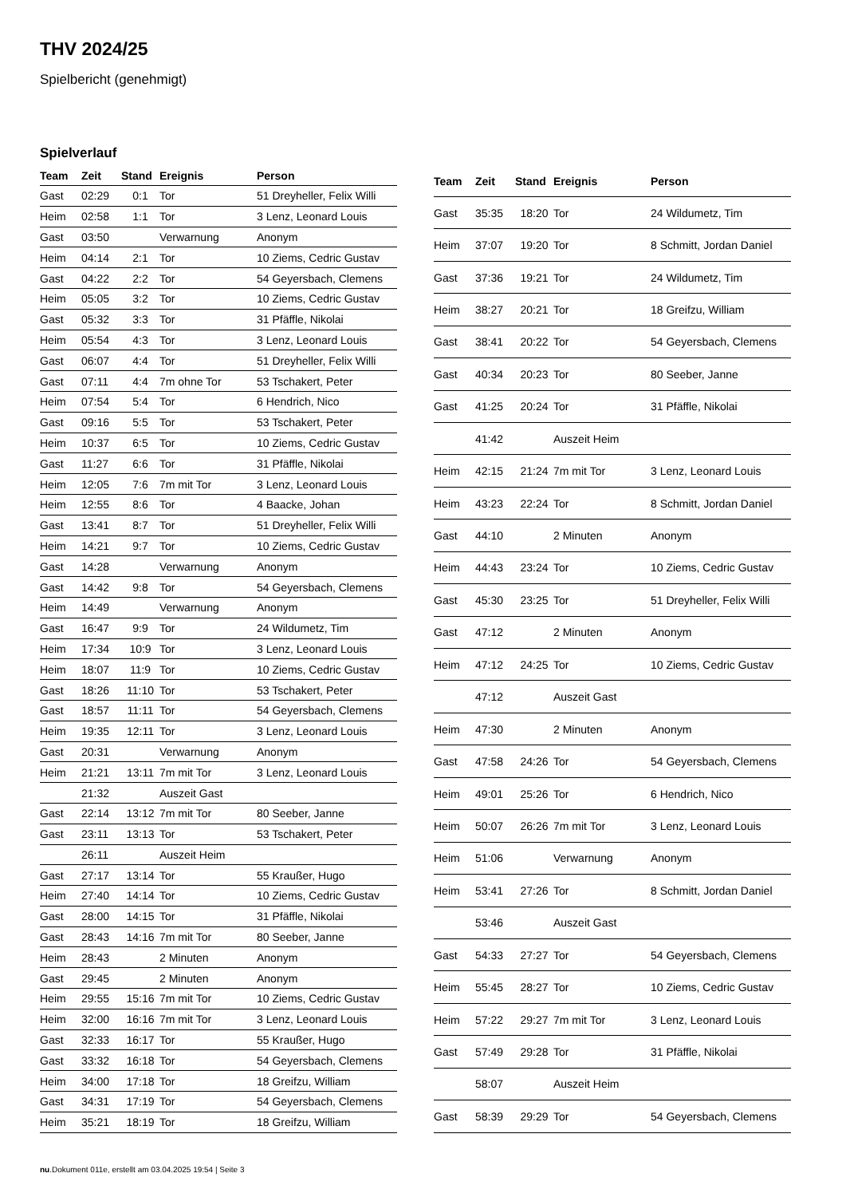THV 2024/25
Spielbericht (genehmigt)
Spielverlauf
| Team | Zeit | Stand | Ereignis | Person |
| --- | --- | --- | --- | --- |
| Gast | 02:29 | 0:1 | Tor | 51 Dreyheller, Felix Willi |
| Heim | 02:58 | 1:1 | Tor | 3 Lenz, Leonard Louis |
| Gast | 03:50 | | Verwarnung | Anonym |
| Heim | 04:14 | 2:1 | Tor | 10 Ziems, Cedric Gustav |
| Gast | 04:22 | 2:2 | Tor | 54 Geyersbach, Clemens |
| Heim | 05:05 | 3:2 | Tor | 10 Ziems, Cedric Gustav |
| Gast | 05:32 | 3:3 | Tor | 31 Pfäffle, Nikolai |
| Heim | 05:54 | 4:3 | Tor | 3 Lenz, Leonard Louis |
| Gast | 06:07 | 4:4 | Tor | 51 Dreyheller, Felix Willi |
| Gast | 07:11 | 4:4 | 7m ohne Tor | 53 Tschakert, Peter |
| Heim | 07:54 | 5:4 | Tor | 6 Hendrich, Nico |
| Gast | 09:16 | 5:5 | Tor | 53 Tschakert, Peter |
| Heim | 10:37 | 6:5 | Tor | 10 Ziems, Cedric Gustav |
| Gast | 11:27 | 6:6 | Tor | 31 Pfäffle, Nikolai |
| Heim | 12:05 | 7:6 | 7m mit Tor | 3 Lenz, Leonard Louis |
| Heim | 12:55 | 8:6 | Tor | 4 Baacke, Johan |
| Gast | 13:41 | 8:7 | Tor | 51 Dreyheller, Felix Willi |
| Heim | 14:21 | 9:7 | Tor | 10 Ziems, Cedric Gustav |
| Gast | 14:28 | | Verwarnung | Anonym |
| Gast | 14:42 | 9:8 | Tor | 54 Geyersbach, Clemens |
| Heim | 14:49 | | Verwarnung | Anonym |
| Gast | 16:47 | 9:9 | Tor | 24 Wildumetz, Tim |
| Heim | 17:34 | 10:9 | Tor | 3 Lenz, Leonard Louis |
| Heim | 18:07 | 11:9 | Tor | 10 Ziems, Cedric Gustav |
| Gast | 18:26 | 11:10 | Tor | 53 Tschakert, Peter |
| Gast | 18:57 | 11:11 | Tor | 54 Geyersbach, Clemens |
| Heim | 19:35 | 12:11 | Tor | 3 Lenz, Leonard Louis |
| Gast | 20:31 | | Verwarnung | Anonym |
| Heim | 21:21 | 13:11 | 7m mit Tor | 3 Lenz, Leonard Louis |
| | 21:32 | | Auszeit Gast | |
| Gast | 22:14 | 13:12 | 7m mit Tor | 80 Seeber, Janne |
| Gast | 23:11 | 13:13 | Tor | 53 Tschakert, Peter |
| | 26:11 | | Auszeit Heim | |
| Gast | 27:17 | 13:14 | Tor | 55 Kraußer, Hugo |
| Heim | 27:40 | 14:14 | Tor | 10 Ziems, Cedric Gustav |
| Gast | 28:00 | 14:15 | Tor | 31 Pfäffle, Nikolai |
| Gast | 28:43 | 14:16 | 7m mit Tor | 80 Seeber, Janne |
| Heim | 28:43 | | 2 Minuten | Anonym |
| Gast | 29:45 | | 2 Minuten | Anonym |
| Heim | 29:55 | 15:16 | 7m mit Tor | 10 Ziems, Cedric Gustav |
| Heim | 32:00 | 16:16 | 7m mit Tor | 3 Lenz, Leonard Louis |
| Gast | 32:33 | 16:17 | Tor | 55 Kraußer, Hugo |
| Gast | 33:32 | 16:18 | Tor | 54 Geyersbach, Clemens |
| Heim | 34:00 | 17:18 | Tor | 18 Greifzu, William |
| Gast | 34:31 | 17:19 | Tor | 54 Geyersbach, Clemens |
| Heim | 35:21 | 18:19 | Tor | 18 Greifzu, William |
| Team | Zeit | Stand | Ereignis | Person |
| --- | --- | --- | --- | --- |
| Gast | 35:35 | 18:20 | Tor | 24 Wildumetz, Tim |
| Heim | 37:07 | 19:20 | Tor | 8 Schmitt, Jordan Daniel |
| Gast | 37:36 | 19:21 | Tor | 24 Wildumetz, Tim |
| Heim | 38:27 | 20:21 | Tor | 18 Greifzu, William |
| Gast | 38:41 | 20:22 | Tor | 54 Geyersbach, Clemens |
| Gast | 40:34 | 20:23 | Tor | 80 Seeber, Janne |
| Gast | 41:25 | 20:24 | Tor | 31 Pfäffle, Nikolai |
| | 41:42 | | Auszeit Heim | |
| Heim | 42:15 | 21:24 | 7m mit Tor | 3 Lenz, Leonard Louis |
| Heim | 43:23 | 22:24 | Tor | 8 Schmitt, Jordan Daniel |
| Gast | 44:10 | | 2 Minuten | Anonym |
| Heim | 44:43 | 23:24 | Tor | 10 Ziems, Cedric Gustav |
| Gast | 45:30 | 23:25 | Tor | 51 Dreyheller, Felix Willi |
| Gast | 47:12 | | 2 Minuten | Anonym |
| Heim | 47:12 | 24:25 | Tor | 10 Ziems, Cedric Gustav |
| | 47:12 | | Auszeit Gast | |
| Heim | 47:30 | | 2 Minuten | Anonym |
| Gast | 47:58 | 24:26 | Tor | 54 Geyersbach, Clemens |
| Heim | 49:01 | 25:26 | Tor | 6 Hendrich, Nico |
| Heim | 50:07 | 26:26 | 7m mit Tor | 3 Lenz, Leonard Louis |
| Heim | 51:06 | | Verwarnung | Anonym |
| Heim | 53:41 | 27:26 | Tor | 8 Schmitt, Jordan Daniel |
| | 53:46 | | Auszeit Gast | |
| Gast | 54:33 | 27:27 | Tor | 54 Geyersbach, Clemens |
| Heim | 55:45 | 28:27 | Tor | 10 Ziems, Cedric Gustav |
| Heim | 57:22 | 29:27 | 7m mit Tor | 3 Lenz, Leonard Louis |
| Gast | 57:49 | 29:28 | Tor | 31 Pfäffle, Nikolai |
| | 58:07 | | Auszeit Heim | |
| Gast | 58:39 | 29:29 | Tor | 54 Geyersbach, Clemens |
nu.Dokument 011e, erstellt am 03.04.2025 19:54 | Seite 3